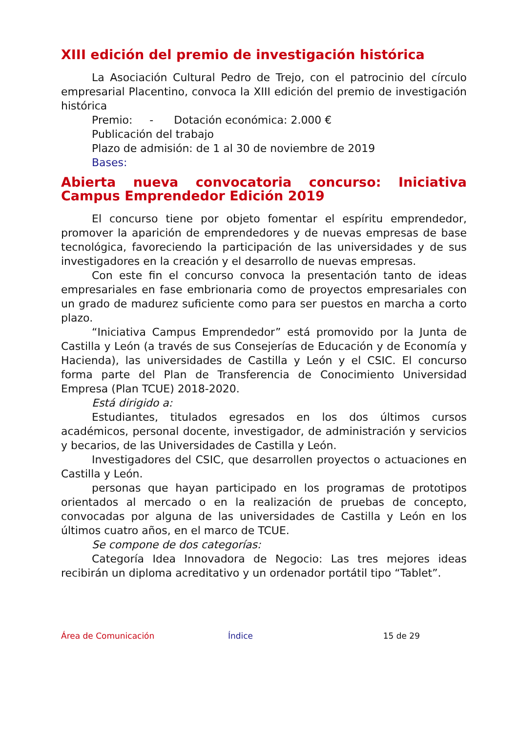XIII edición del premio de investigación histórica
La Asociación Cultural Pedro de Trejo, con el patrocinio del círculo empresarial Placentino, convoca la XIII edición del premio de investigación histórica
Premio: - Dotación económica: 2.000 €
Publicación del trabajo
Plazo de admisión: de 1 al 30 de noviembre de 2019
Bases:
Abierta nueva convocatoria concurso: Iniciativa Campus Emprendedor Edición 2019
El concurso tiene por objeto fomentar el espíritu emprendedor, promover la aparición de emprendedores y de nuevas empresas de base tecnológica, favoreciendo la participación de las universidades y de sus investigadores en la creación y el desarrollo de nuevas empresas.
Con este fin el concurso convoca la presentación tanto de ideas empresariales en fase embrionaria como de proyectos empresariales con un grado de madurez suficiente como para ser puestos en marcha a corto plazo.
“Iniciativa Campus Emprendedor” está promovido por la Junta de Castilla y León (a través de sus Consejerías de Educación y de Economía y Hacienda), las universidades de Castilla y León y el CSIC. El concurso forma parte del Plan de Transferencia de Conocimiento Universidad Empresa (Plan TCUE) 2018-2020.
Está dirigido a:
Estudiantes, titulados egresados en los dos últimos cursos académicos, personal docente, investigador, de administración y servicios y becarios, de las Universidades de Castilla y León.
Investigadores del CSIC, que desarrollen proyectos o actuaciones en Castilla y León.
personas que hayan participado en los programas de prototipos orientados al mercado o en la realización de pruebas de concepto, convocadas por alguna de las universidades de Castilla y León en los últimos cuatro años, en el marco de TCUE.
Se compone de dos categorías:
Categoría Idea Innovadora de Negocio: Las tres mejores ideas recibirán un diploma acreditativo y un ordenador portátil tipo “Tablet”.
Área de Comunicación Índice 15 de 29